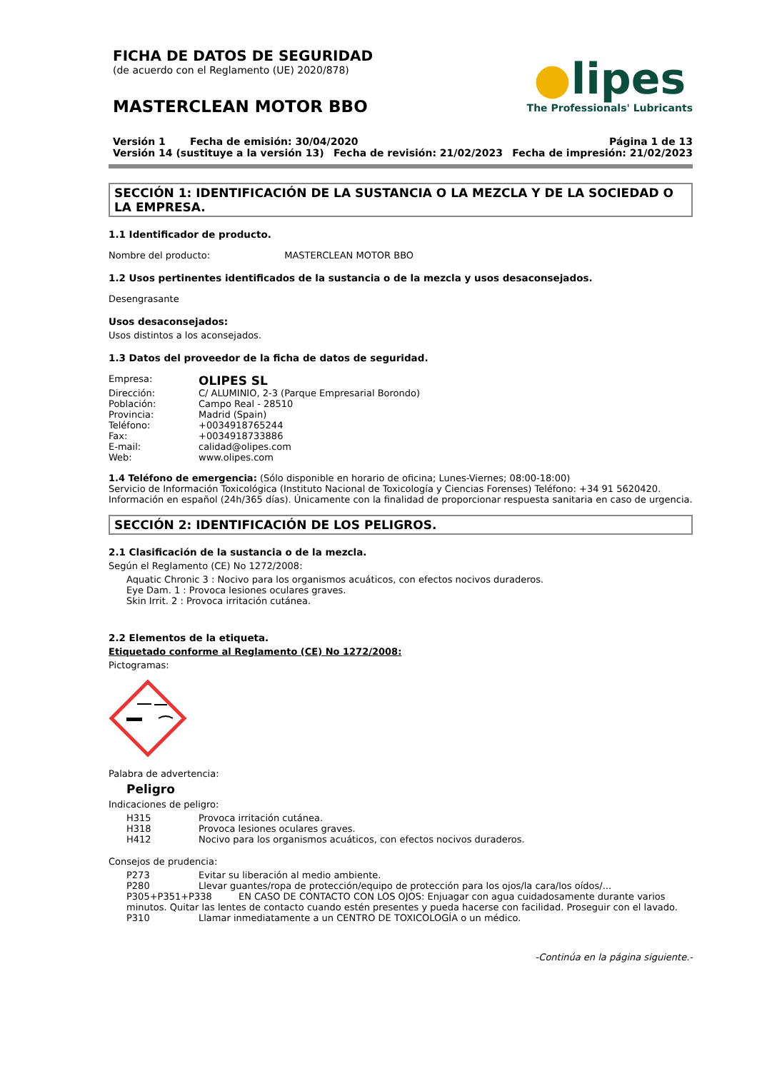FICHA DE DATOS DE SEGURIDAD
(de acuerdo con el Reglamento (UE) 2020/878)
MASTERCLEAN MOTOR BBO
●lipes
The Professionals' Lubricants
Versión 1 Fecha de emisión: 30/04/2020 Página 1 de 13
Versión 14 (sustituye a la versión 13) Fecha de revisión: 21/02/2023 Fecha de impresión: 21/02/2023
SECCIÓN 1: IDENTIFICACIÓN DE LA SUSTANCIA O LA MEZCLA Y DE LA SOCIEDAD O LA EMPRESA.
1.1 Identificador de producto.
Nombre del producto: MASTERCLEAN MOTOR BBO
1.2 Usos pertinentes identificados de la sustancia o de la mezcla y usos desaconsejados.
Desengrasante
Usos desaconsejados:
Usos distintos a los aconsejados.
1.3 Datos del proveedor de la ficha de datos de seguridad.
Empresa: OLIPES SL
Dirección: C/ ALUMINIO, 2-3 (Parque Empresarial Borondo)
Población: Campo Real - 28510
Provincia: Madrid (Spain)
Teléfono: +0034918765244
Fax: +0034918733886
E-mail: calidad@olipes.com
Web: www.olipes.com
1.4 Teléfono de emergencia: (Sólo disponible en horario de oficina; Lunes-Viernes; 08:00-18:00)
Servicio de Información Toxicológica (Instituto Nacional de Toxicología y Ciencias Forenses) Teléfono: +34 91 5620420.
Información en español (24h/365 días). Únicamente con la finalidad de proporcionar respuesta sanitaria en caso de urgencia.
SECCIÓN 2: IDENTIFICACIÓN DE LOS PELIGROS.
2.1 Clasificación de la sustancia o de la mezcla.
Según el Reglamento (CE) No 1272/2008:
Aquatic Chronic 3 : Nocivo para los organismos acuáticos, con efectos nocivos duraderos.
Eye Dam. 1 : Provoca lesiones oculares graves.
Skin Irrit. 2 : Provoca irritación cutánea.
2.2 Elementos de la etiqueta.
Etiquetado conforme al Reglamento (CE) No 1272/2008:
Pictogramas:
Palabra de advertencia:
Peligro
Indicaciones de peligro:
H315 Provoca irritación cutánea.
H318 Provoca lesiones oculares graves.
H412 Nocivo para los organismos acuáticos, con efectos nocivos duraderos.
Consejos de prudencia:
P273 Evitar su liberación al medio ambiente.
P280 Llevar guantes/ropa de protección/equipo de protección para los ojos/la cara/los oídos/...
P305+P351+P338 EN CASO DE CONTACTO CON LOS OJOS: Enjuagar con agua cuidadosamente durante varios minutos. Quitar las lentes de contacto cuando estén presentes y pueda hacerse con facilidad. Proseguir con el lavado.
P310 Llamar inmediatamente a un CENTRO DE TOXICOLOGÍA o un médico.
-Continúa en la página siguiente.-